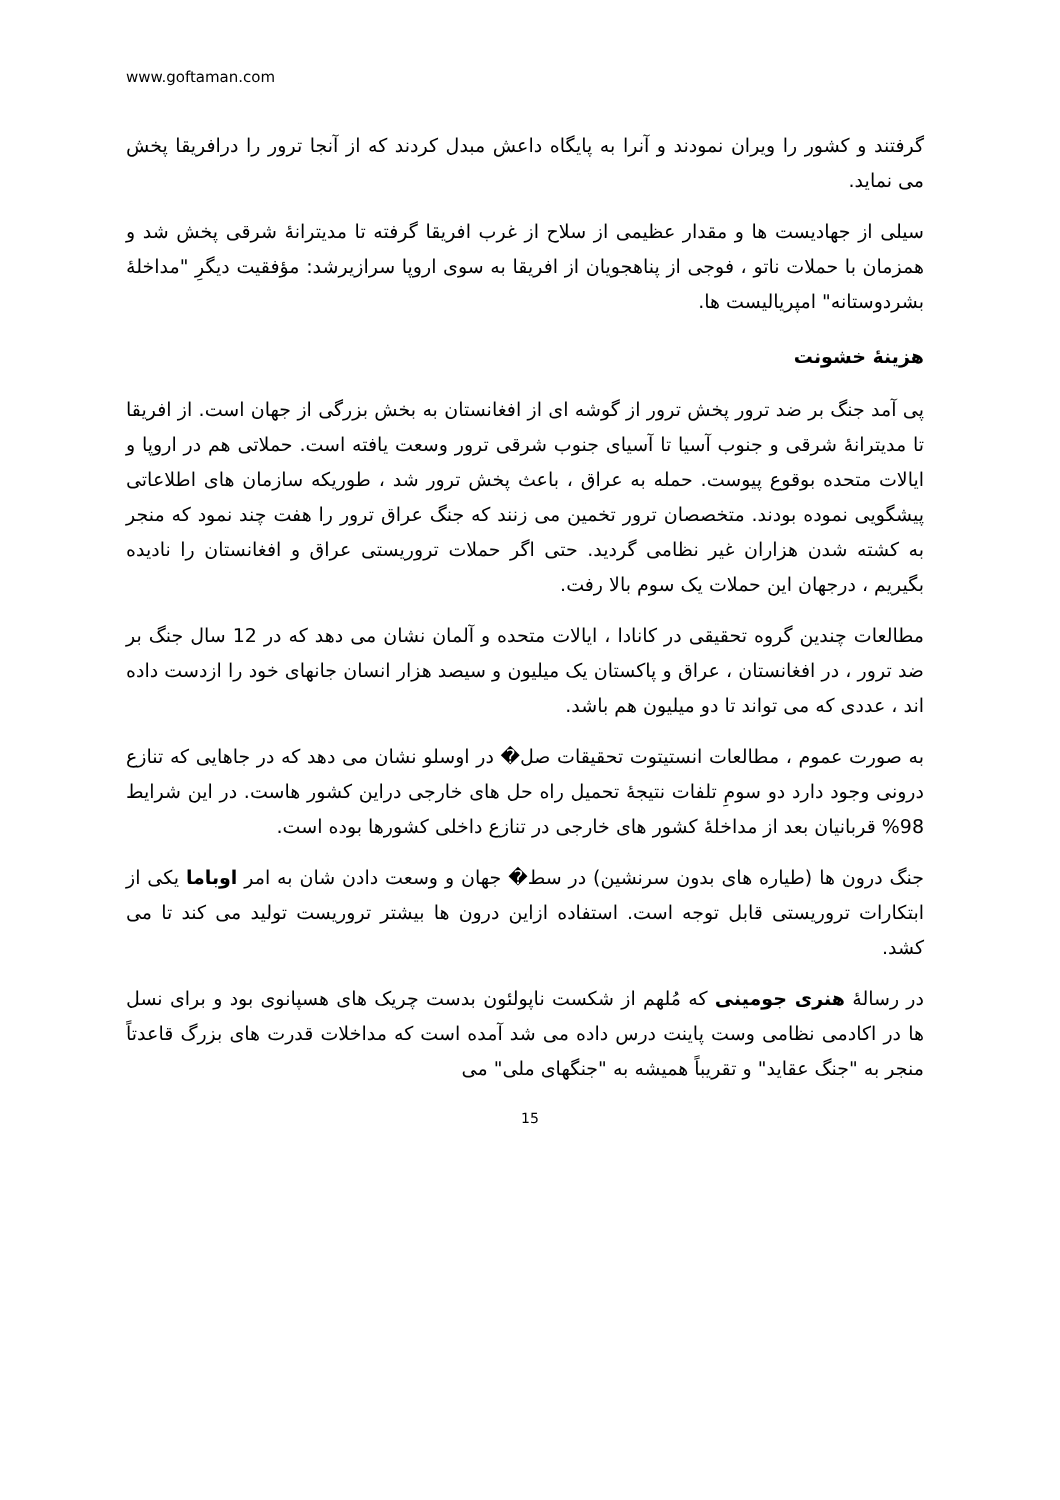www.goftaman.com
گرفتند و کشور را ویران نمودند و آنرا به پایگاه داعش مبدل کردند که از آنجا ترور را درافریقا پخش می نماید.
سیلی از جهادیست ها و مقدار عظیمی از سلاح از غرب افریقا گرفته تا مدیترانۀ شرقی پخش شد و همزمان با حملات ناتو ، فوجی از پناهجویان از افریقا به سوی اروپا سرازیرشد: مؤفقیت دیگرِ "مداخلۀ بشردوستانه" امپریالیست ها.
هزینۀ خشونت
پی آمد جنگ بر ضد ترور پخش ترور از گوشه ای از افغانستان به بخش بزرگی از جهان است. از افریقا تا مدیترانۀ شرقی و جنوب آسیا تا آسیای جنوب شرقی ترور وسعت یافته است. حملاتی هم در اروپا و ایالات متحده بوقوع پیوست. حمله به عراق ، باعث پخش ترور شد ، طوریکه سازمان های اطلاعاتی پیشگویی نموده بودند. متخصصان ترور تخمین می زنند که جنگ عراق ترور را هفت چند نمود که منجر به کشته شدن هزاران غیر نظامی گردید. حتی اگر حملات تروریستی عراق و افغانستان را نادیده بگیریم ، درجهان این حملات یک سوم بالا رفت.
مطالعات چندین گروه تحقیقی در کانادا ، ایالات متحده و آلمان نشان می دهد که در 12 سال جنگ بر ضد ترور ، در افغانستان ، عراق و پاکستان یک میلیون و سیصد هزار انسان جانهای خود را ازدست داده اند ، عددی که می تواند تا دو میلیون هم باشد.
به صورت عموم ، مطالعات انستیتوت تحقیقات صل� در اوسلو نشان می دهد که در جاهایی که تنازع درونی وجود دارد دو سومِ تلفات نتیجۀ تحمیل راه حل های خارجی دراین کشور هاست. در این شرایط 98% قربانیان بعد از مداخلۀ کشور های خارجی در تنازع داخلی کشورها بوده است.
جنگ درون ها (طیاره های بدون سرنشین) در سط� جهان و وسعت دادن شان به امر اوباما یکی از ابتکارات تروریستی قابل توجه است. استفاده ازاین درون ها بیشتر تروریست تولید می کند تا می کشد.
در رسالۀ هنری جومینی که مُلهم از شکست ناپولئون بدست چریک های هسپانوی بود و برای نسل ها در اکادمی نظامی وست پاینت درس داده می شد آمده است که مداخلات قدرت های بزرگ قاعدتاً منجر به "جنگ عقاید" و تقریباً همیشه به "جنگهای ملی" می
15